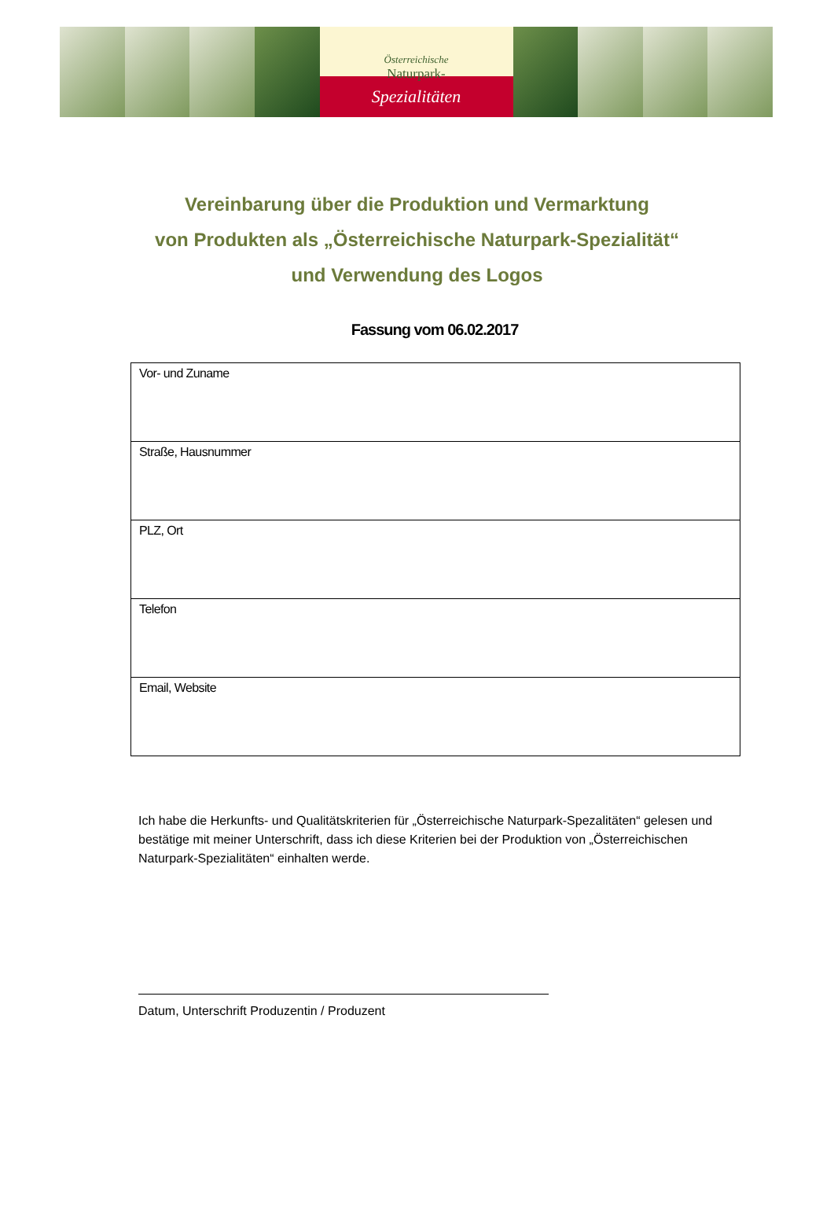Österreichische
Naturpark-
Spezialitäten
Vereinbarung über die Produktion und Vermarktung
von Produkten als „Österreichische Naturpark-Spezialität“
und Verwendung des Logos
Fassung vom 06.02.2017
| Vor- und Zuname |
| Straße, Hausnummer |
| PLZ, Ort |
| Telefon |
| Email, Website |
Ich habe die Herkunfts- und Qualitätskriterien für „Österreichische Naturpark-Spezalitäten“ gelesen und bestätige mit meiner Unterschrift, dass ich diese Kriterien bei der Produktion von „Österreichischen Naturpark-Spezialitäten“ einhalten werde.
Datum, Unterschrift Produzentin / Produzent